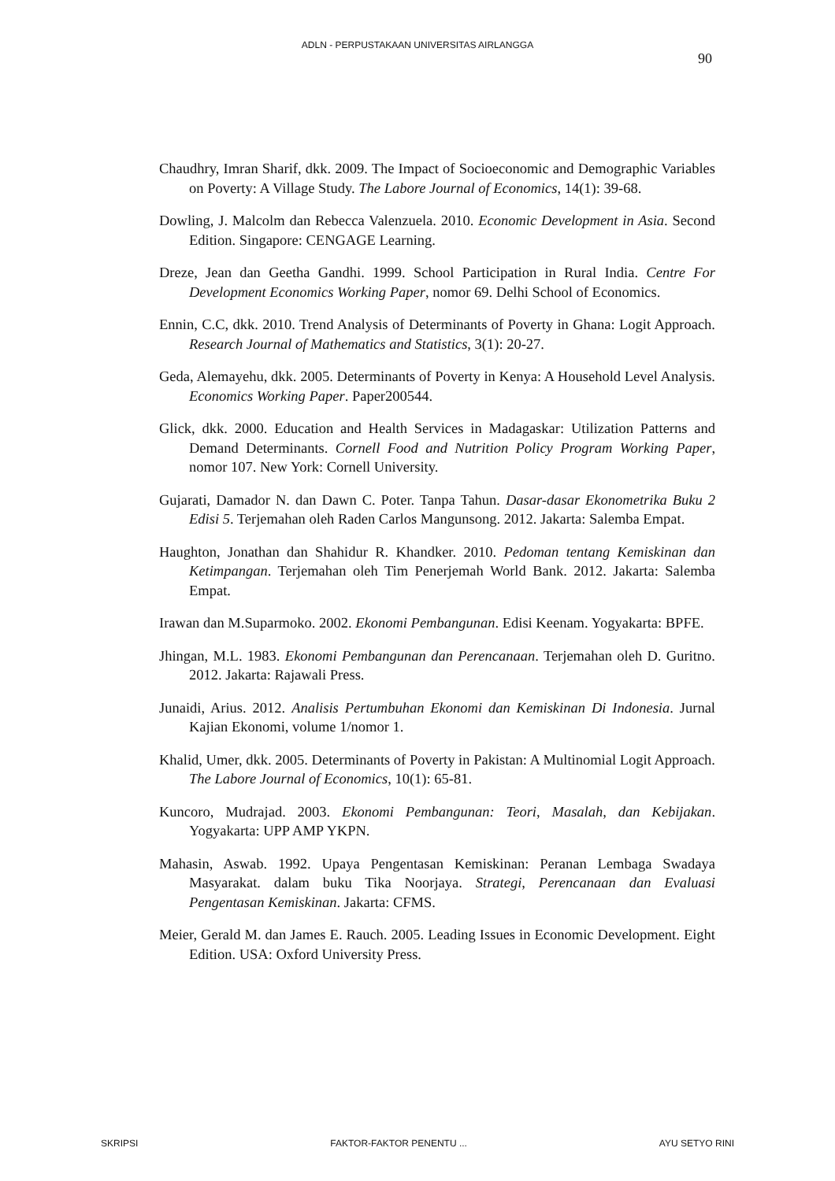ADLN - PERPUSTAKAAN UNIVERSITAS AIRLANGGA
90
Chaudhry, Imran Sharif, dkk. 2009. The Impact of Socioeconomic and Demographic Variables on Poverty: A Village Study. The Labore Journal of Economics, 14(1): 39-68.
Dowling, J. Malcolm dan Rebecca Valenzuela. 2010. Economic Development in Asia. Second Edition. Singapore: CENGAGE Learning.
Dreze, Jean dan Geetha Gandhi. 1999. School Participation in Rural India. Centre For Development Economics Working Paper, nomor 69. Delhi School of Economics.
Ennin, C.C, dkk. 2010. Trend Analysis of Determinants of Poverty in Ghana: Logit Approach. Research Journal of Mathematics and Statistics, 3(1): 20-27.
Geda, Alemayehu, dkk. 2005. Determinants of Poverty in Kenya: A Household Level Analysis. Economics Working Paper. Paper200544.
Glick, dkk. 2000. Education and Health Services in Madagaskar: Utilization Patterns and Demand Determinants. Cornell Food and Nutrition Policy Program Working Paper, nomor 107. New York: Cornell University.
Gujarati, Damador N. dan Dawn C. Poter. Tanpa Tahun. Dasar-dasar Ekonometrika Buku 2 Edisi 5. Terjemahan oleh Raden Carlos Mangunsong. 2012. Jakarta: Salemba Empat.
Haughton, Jonathan dan Shahidur R. Khandker. 2010. Pedoman tentang Kemiskinan dan Ketimpangan. Terjemahan oleh Tim Penerjemah World Bank. 2012. Jakarta: Salemba Empat.
Irawan dan M.Suparmoko. 2002. Ekonomi Pembangunan. Edisi Keenam. Yogyakarta: BPFE.
Jhingan, M.L. 1983. Ekonomi Pembangunan dan Perencanaan. Terjemahan oleh D. Guritno. 2012. Jakarta: Rajawali Press.
Junaidi, Arius. 2012. Analisis Pertumbuhan Ekonomi dan Kemiskinan Di Indonesia. Jurnal Kajian Ekonomi, volume 1/nomor 1.
Khalid, Umer, dkk. 2005. Determinants of Poverty in Pakistan: A Multinomial Logit Approach. The Labore Journal of Economics, 10(1): 65-81.
Kuncoro, Mudrajad. 2003. Ekonomi Pembangunan: Teori, Masalah, dan Kebijakan. Yogyakarta: UPP AMP YKPN.
Mahasin, Aswab. 1992. Upaya Pengentasan Kemiskinan: Peranan Lembaga Swadaya Masyarakat. dalam buku Tika Noorjaya. Strategi, Perencanaan dan Evaluasi Pengentasan Kemiskinan. Jakarta: CFMS.
Meier, Gerald M. dan James E. Rauch. 2005. Leading Issues in Economic Development. Eight Edition. USA: Oxford University Press.
SKRIPSI FAKTOR-FAKTOR PENENTU ... AYU SETYO RINI